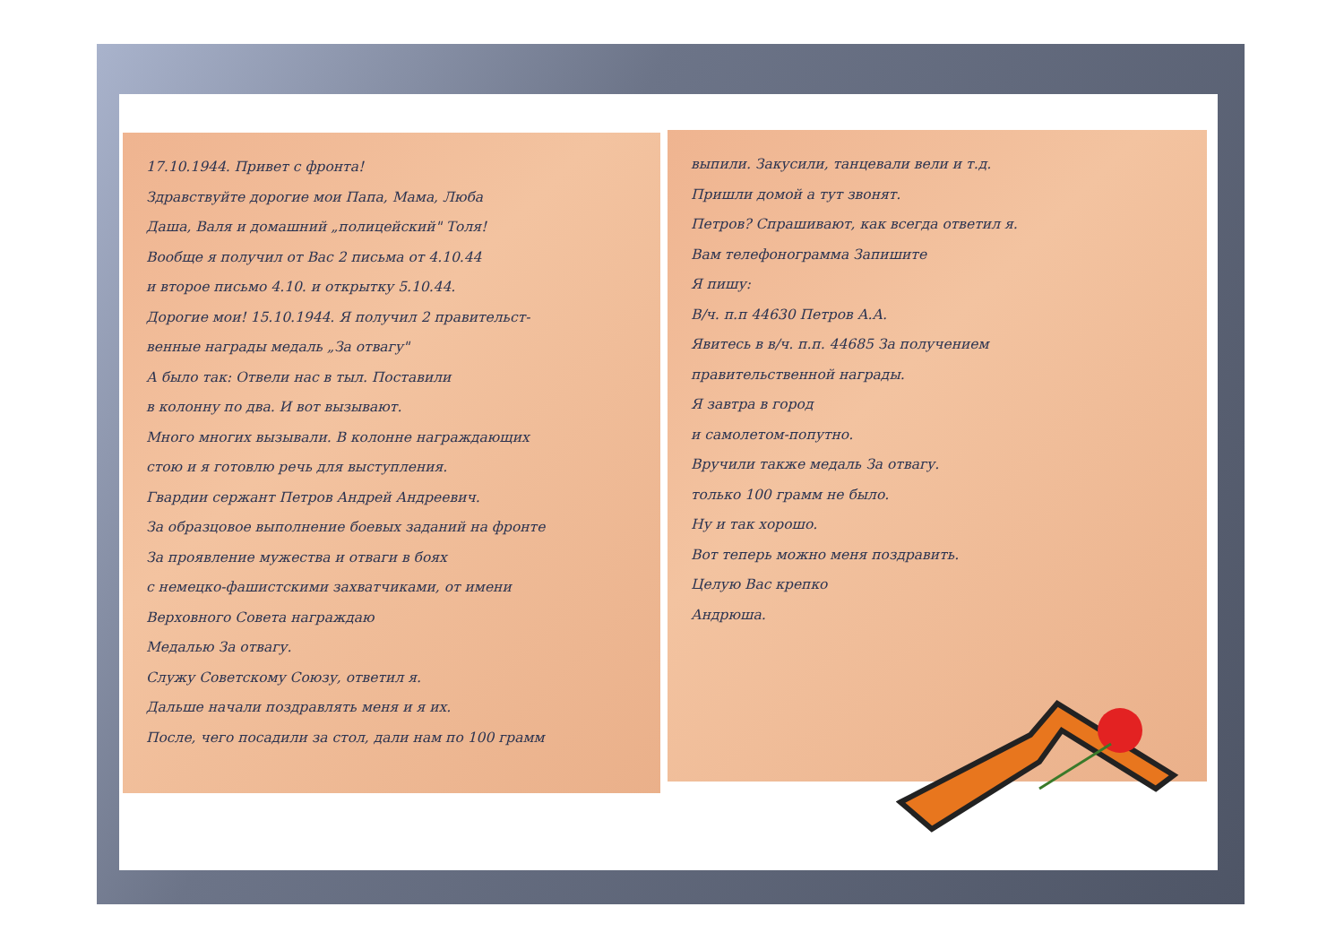17.10.1944. Привет с фронта!
Здравствуйте дорогие мои Папа, Мама, Люба
Даша, Валя и домашний „полицейский" Толя!
Вообще я получил от Вас 2 письма от 4.10.44
и второе письмо 4.10. и открытку 5.10.44.
Дорогие мои! 15.10.1944. Я получил 2 правительст-
венные награды медаль „За отвагу"
А было так: Отвели нас в тыл. Поставили
в колонну по два. И вот вызывают.
Много многих вызывали. В колонне награждающих
стою и я готовлю речь для выступления.
Гвардии сержант Петров Андрей Андреевич.
За образцовое выполнение боевых заданий на фронте
За проявление мужества и отваги в боях
с немецко-фашистскими захватчиками, от имени
Верховного Совета награждаю
Медалью За отвагу.
Служу Советскому Союзу, ответил я.
Дальше начали поздравлять меня и я их.
После, чего посадили за стол, дали нам по 100 грамм
выпили. Закусили, танцевали вели и т.д.
Пришли домой а тут звонят.
Петров? Спрашивают, как всегда ответил я.
Вам телефонограмма Запишите
Я пишу:
В/ч. п.п 44630 Петров А.А.
Явитесь в в/ч. п.п. 44685 За получением
правительственной награды.
Я завтра в город
и самолетом-попутно.
Вручили также медаль За отвагу.
только 100 грамм не было.
Ну и так хорошо.
Вот теперь можно меня поздравить.
Целую Вас крепко
Андрюша.